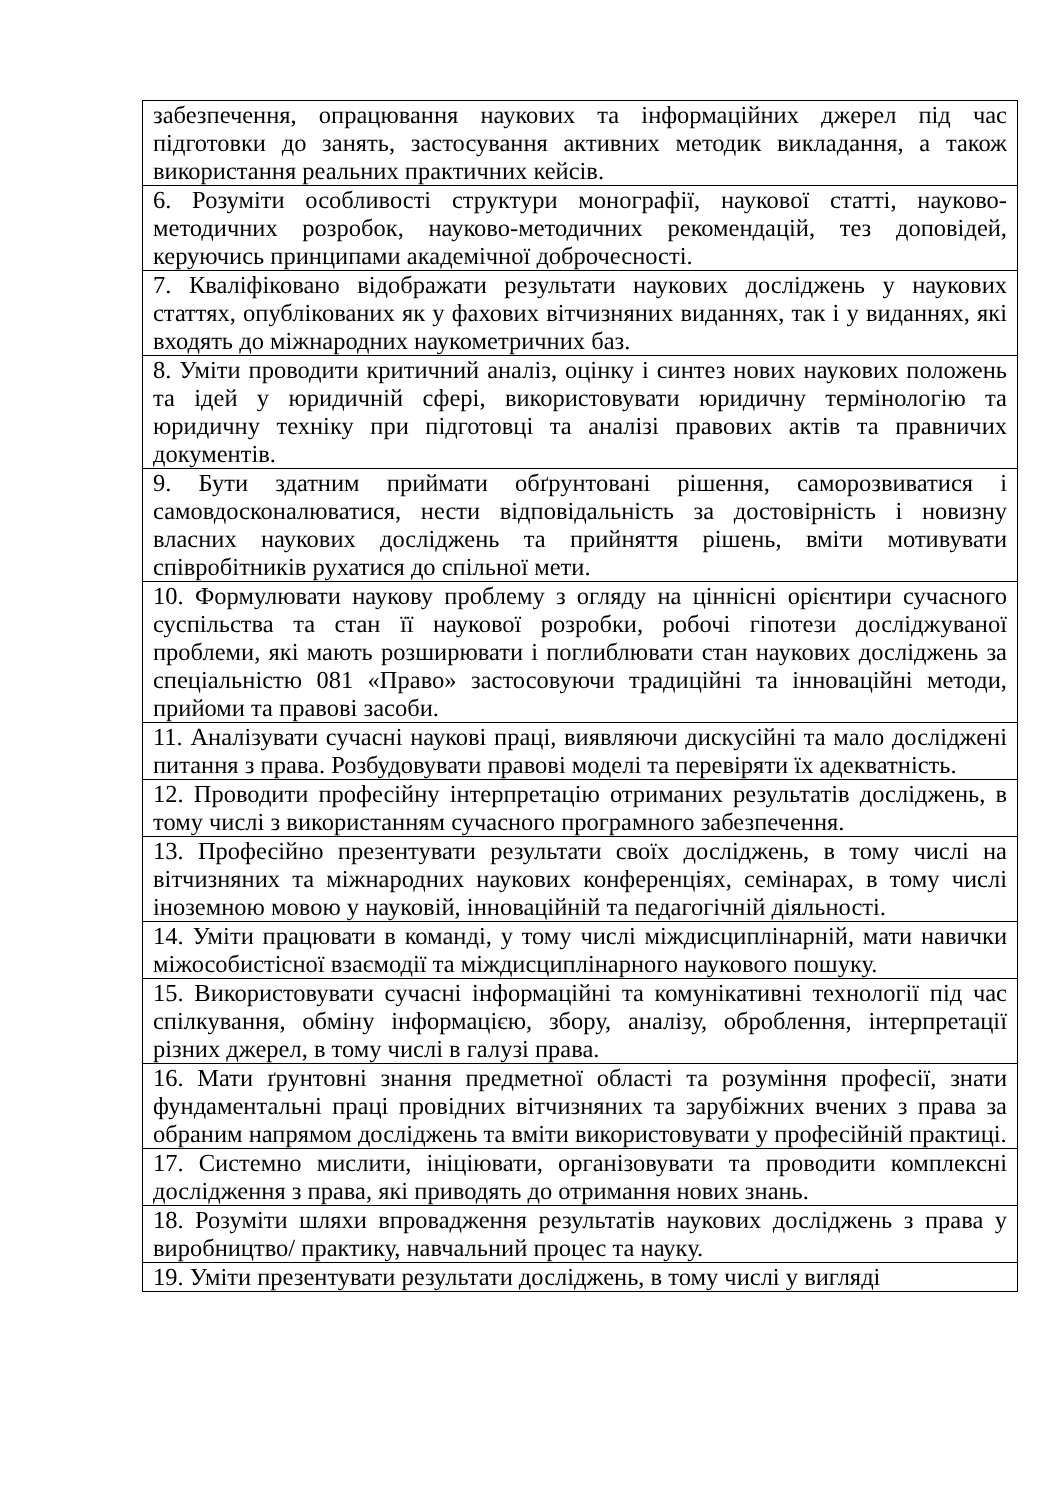| забезпечення, опрацювання наукових та інформаційних джерел під час підготовки до занять, застосування активних методик викладання, а також використання реальних практичних кейсів. |
| 6. Розуміти особливості структури монографії, наукової статті, науково-методичних розробок, науково-методичних рекомендацій, тез доповідей, керуючись принципами академічної доброчесності. |
| 7. Кваліфіковано відображати результати наукових досліджень у наукових статтях, опублікованих як у фахових вітчизняних виданнях, так і у виданнях, які входять до міжнародних наукометричних баз. |
| 8. Уміти проводити критичний аналіз, оцінку і синтез нових наукових положень та ідей у юридичній сфері, використовувати юридичну термінологію та юридичну техніку при підготовці та аналізі правових актів та правничих документів. |
| 9. Бути здатним приймати обґрунтовані рішення, саморозвиватися і самовдосконалюватися, нести відповідальність за достовірність і новизну власних наукових досліджень та прийняття рішень, вміти мотивувати співробітників рухатися до спільної мети. |
| 10. Формулювати наукову проблему з огляду на ціннісні орієнтири сучасного суспільства та стан її наукової розробки, робочі гіпотези досліджуваної проблеми, які мають розширювати і поглиблювати стан наукових досліджень за спеціальністю 081 «Право» застосовуючи традиційні та інноваційні методи, прийоми та правові засоби. |
| 11. Аналізувати сучасні наукові праці, виявляючи дискусійні та мало досліджені питання з права. Розбудовувати правові моделі та перевіряти їх адекватність. |
| 12. Проводити професійну інтерпретацію отриманих результатів досліджень, в тому числі з використанням сучасного програмного забезпечення. |
| 13. Професійно презентувати результати своїх досліджень, в тому числі на вітчизняних та міжнародних наукових конференціях, семінарах, в тому числі іноземною мовою у науковій, інноваційній та педагогічній діяльності. |
| 14. Уміти працювати в команді, у тому числі міждисциплінарній, мати навички міжособистісної взаємодії та міждисциплінарного наукового пошуку. |
| 15. Використовувати сучасні інформаційні та комунікативні технології під час спілкування, обміну інформацією, збору, аналізу, оброблення, інтерпретації різних джерел, в тому числі в галузі права. |
| 16. Мати ґрунтовні знання предметної області та розуміння професії, знати фундаментальні праці провідних вітчизняних та зарубіжних вчених з права за обраним напрямом досліджень та вміти використовувати у професійній практиці. |
| 17. Системно мислити, ініціювати, організовувати та проводити комплексні дослідження з права, які приводять до отримання нових знань. |
| 18. Розуміти шляхи впровадження результатів наукових досліджень з права у виробництво/ практику, навчальний процес та науку. |
| 19. Уміти презентувати результати досліджень, в тому числі у вигляді |